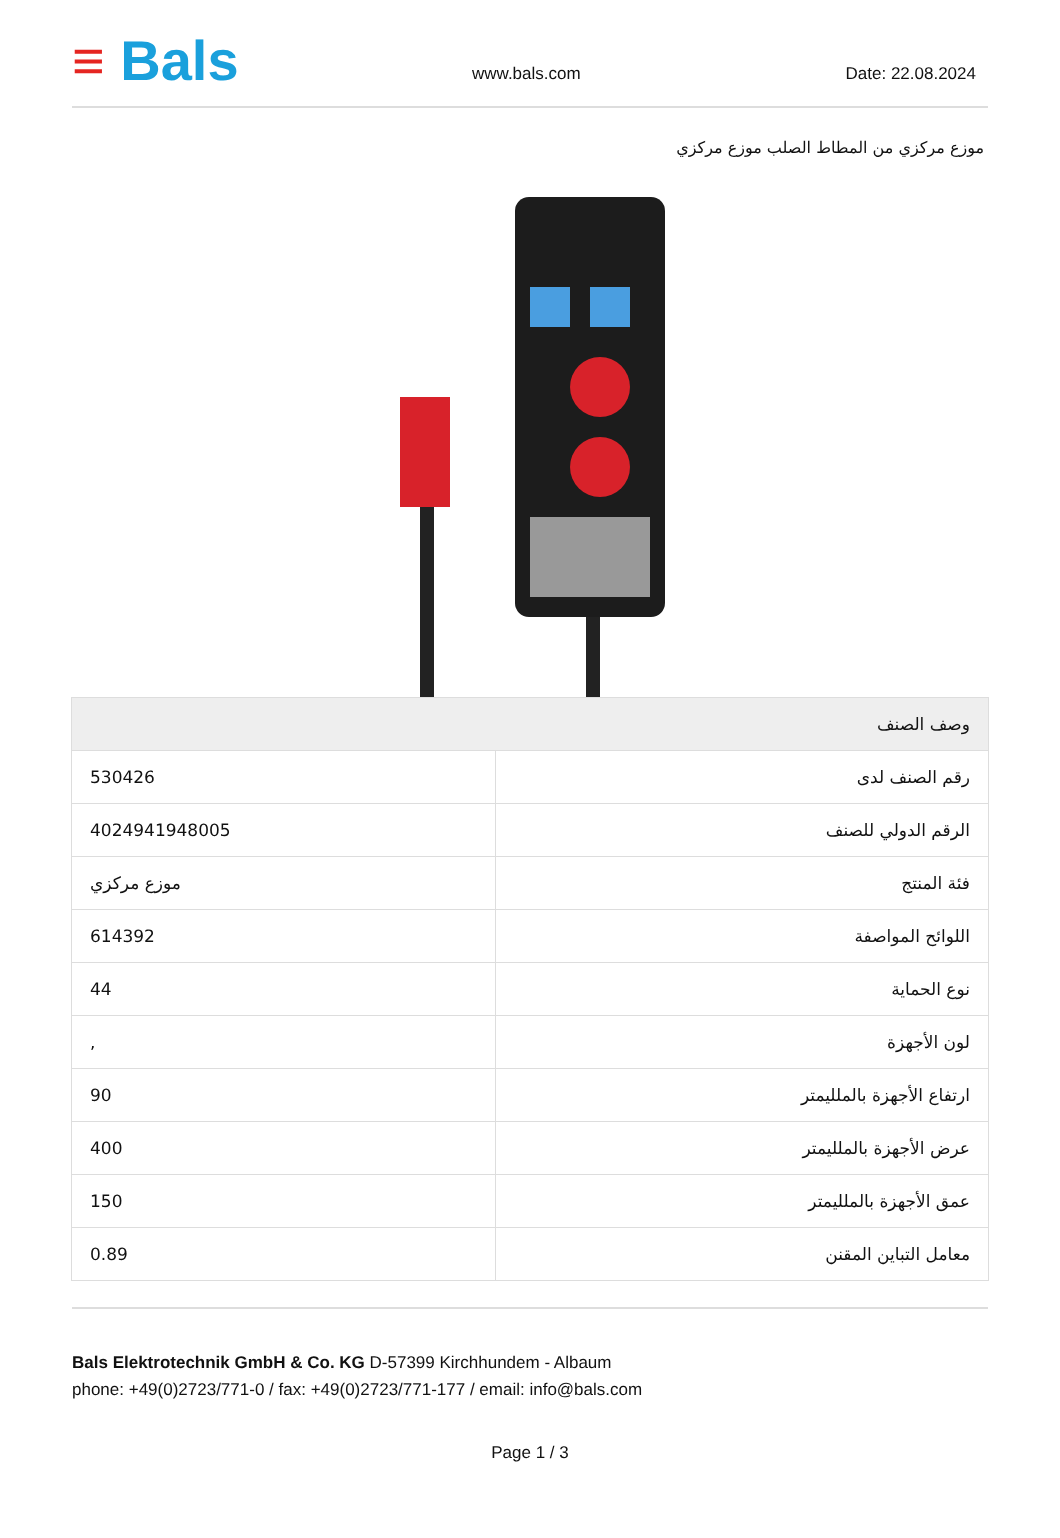≡ Bals
www.bals.com
Date: 22.08.2024
موزع مركزي من المطاط الصلب موزع مركزي
| وصف الصنف | |
| --- | --- |
| رقم الصنف لدى | 530426 |
| الرقم الدولي للصنف | 4024941948005 |
| فئة المنتج | موزع مركزي |
| اللوائح المواصفة | 614392 |
| نوع الحماية | 44 |
| لون الأجهزة | , |
| ارتفاع الأجهزة بالملليمتر | 90 |
| عرض الأجهزة بالملليمتر | 400 |
| عمق الأجهزة بالملليمتر | 150 |
| معامل التباين المقنن | 0.89 |
Bals Elektrotechnik GmbH & Co. KG D-57399 Kirchhundem - Albaum
phone: +49(0)2723/771-0 / fax: +49(0)2723/771-177 / email: info@bals.com
Page 1 / 3